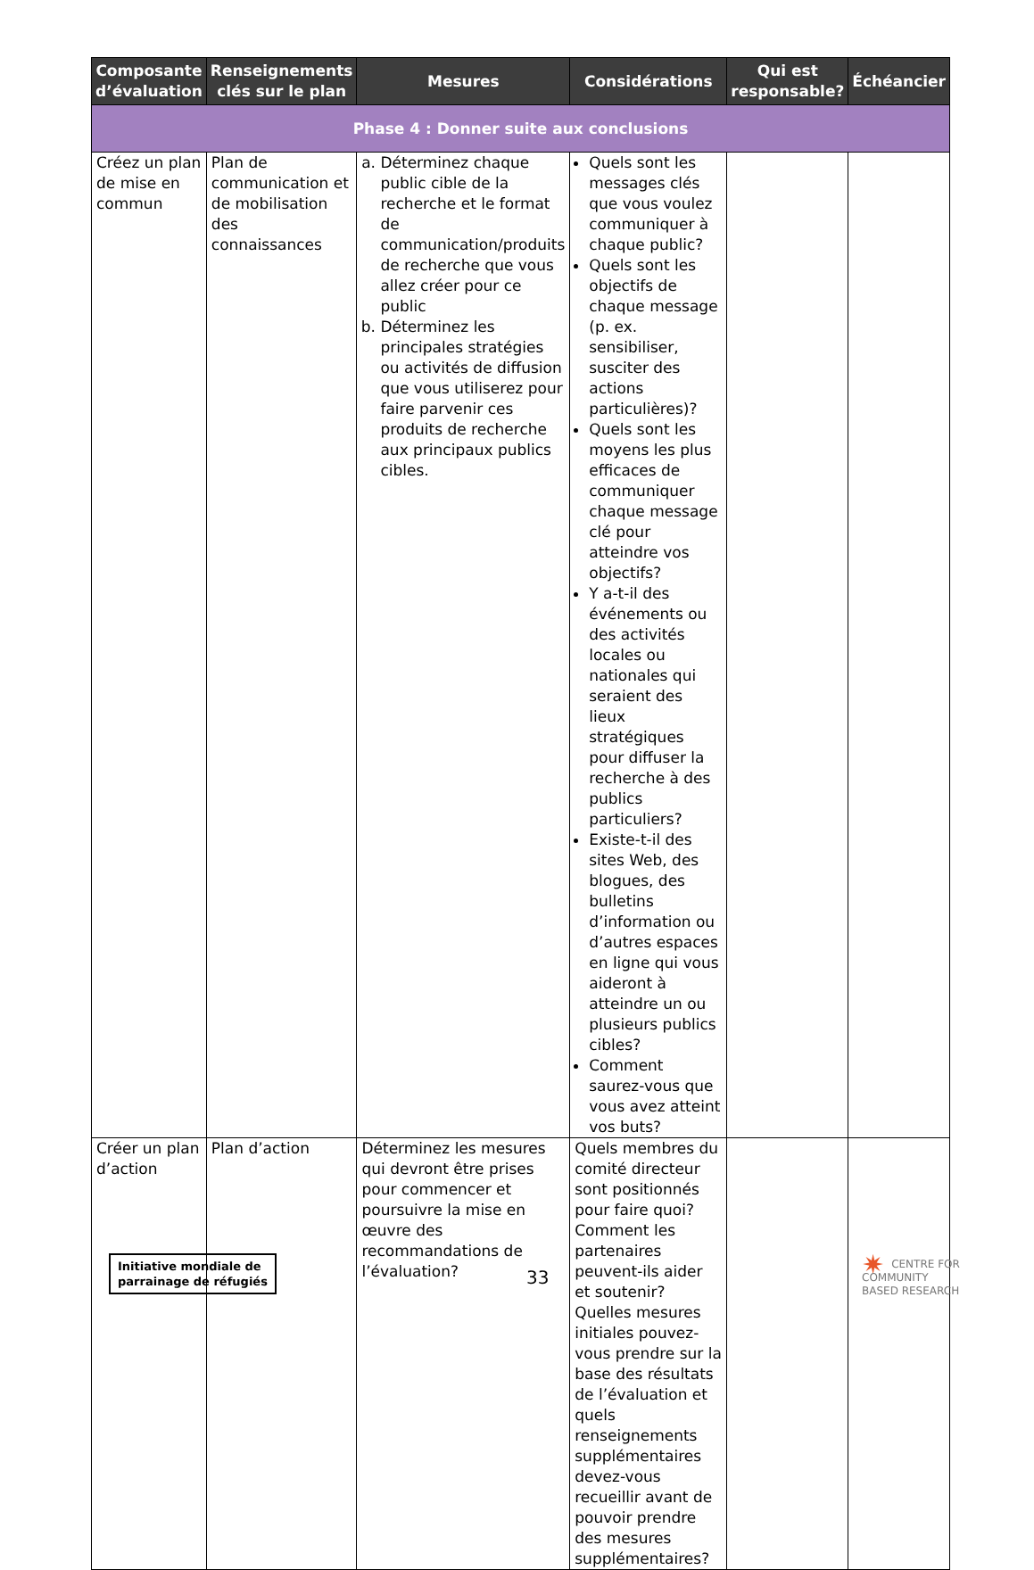| Composante d’évaluation | Renseignements clés sur le plan | Mesures | Considérations | Qui est responsable? | Échéancier |
| --- | --- | --- | --- | --- | --- |
| Phase 4 : Donner suite aux conclusions | | | | | |
| Créez un plan de mise en commun | Plan de communication et de mobilisation des connaissances | a. Déterminez chaque public cible de la recherche et le format de communication/produits de recherche que vous allez créer pour ce public b. Déterminez les principales stratégies ou activités de diffusion que vous utiliserez pour faire parvenir ces produits de recherche aux principaux publics cibles. | Quels sont les messages clés que vous voulez communiquer à chaque public? Quels sont les objectifs de chaque message (p. ex. sensibiliser, susciter des actions particulières)? Quels sont les moyens les plus efficaces de communiquer chaque message clé pour atteindre vos objectifs? Y a-t-il des événements ou des activités locales ou nationales qui seraient des lieux stratégiques pour diffuser la recherche à des publics particuliers? Existe-t-il des sites Web, des blogues, des bulletins d’information ou d’autres espaces en ligne qui vous aideront à atteindre un ou plusieurs publics cibles? Comment saurez-vous que vous avez atteint vos buts? | | |
| Créer un plan d’action | Plan d’action | Déterminez les mesures qui devront être prises pour commencer et poursuivre la mise en œuvre des recommandations de l’évaluation? | Quels membres du comité directeur sont positionnés pour faire quoi? Comment les partenaires peuvent-ils aider et soutenir? Quelles mesures initiales pouvez-vous prendre sur la base des résultats de l’évaluation et quels renseignements supplémentaires devez-vous recueillir avant de pouvoir prendre des mesures supplémentaires? | | |
Initiative mondiale de
parrainage de réfugiés
33
✷ CENTRE FOR
COMMUNITY
BASED RESEARCH